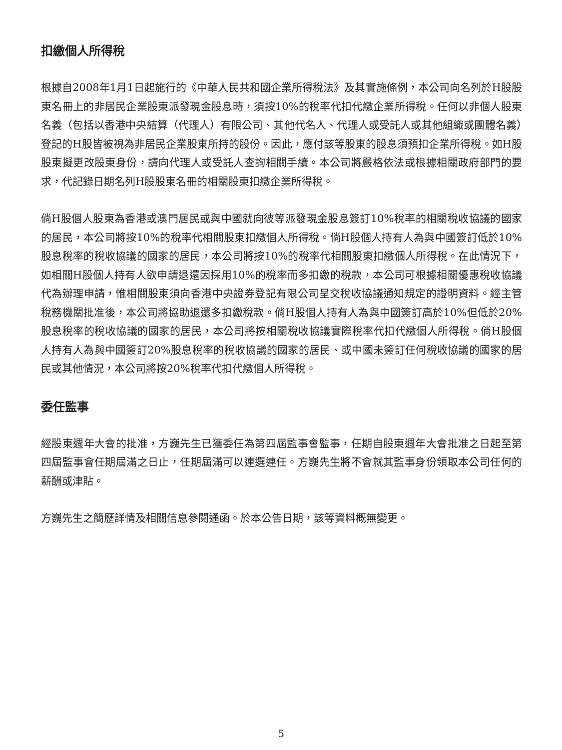扣繳個人所得稅
根據自2008年1月1日起施行的《中華人民共和國企業所得稅法》及其實施條例，本公司向名列於H股股東名冊上的非居民企業股東派發現金股息時，須按10%的稅率代扣代繳企業所得稅。任何以非個人股東名義（包括以香港中央結算（代理人）有限公司、其他代名人、代理人或受託人或其他組織或團體名義）登記的H股皆被視為非居民企業股東所持的股份。因此，應付該等股東的股息須預扣企業所得稅。如H股股東擬更改股東身份，請向代理人或受託人查詢相關手續。本公司將嚴格依法或根據相關政府部門的要求，代記錄日期名列H股股東名冊的相關股東扣繳企業所得稅。
倘H股個人股東為香港或澳門居民或與中國就向彼等派發現金股息簽訂10%稅率的相關稅收協議的國家的居民，本公司將按10%的稅率代相關股東扣繳個人所得稅。倘H股個人持有人為與中國簽訂低於10%股息稅率的稅收協議的國家的居民，本公司將按10%的稅率代相關股東扣繳個人所得稅。在此情況下，如相關H股個人持有人欲申請退還因採用10%的稅率而多扣繳的稅款，本公司可根據相關優惠稅收協議代為辦理申請，惟相關股東須向香港中央證券登記有限公司呈交稅收協議通知規定的證明資料。經主管稅務機關批准後，本公司將協助退還多扣繳稅款。倘H股個人持有人為與中國簽訂高於10%但低於20%股息稅率的稅收協議的國家的居民，本公司將按相關稅收協議實際稅率代扣代繳個人所得稅。倘H股個人持有人為與中國簽訂20%股息稅率的稅收協議的國家的居民、或中國未簽訂任何稅收協議的國家的居民或其他情況，本公司將按20%稅率代扣代繳個人所得稅。
委任監事
經股東週年大會的批准，方巍先生已獲委任為第四屆監事會監事，任期自股東週年大會批准之日起至第四屆監事會任期屆滿之日止，任期屆滿可以連選連任。方巍先生將不會就其監事身份領取本公司任何的薪酬或津貼。
方巍先生之簡歷詳情及相關信息參閱通函。於本公告日期，該等資料概無變更。
5